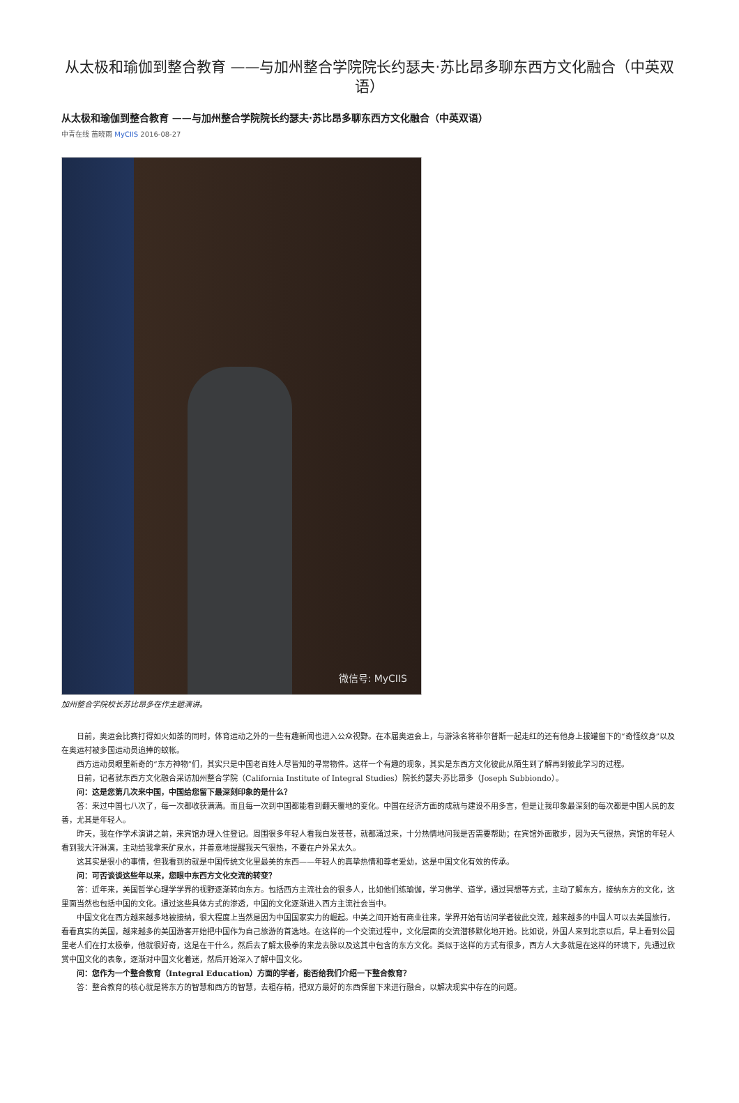从太极和瑜伽到整合教育 ——与加州整合学院院长约瑟夫·苏比昂多聊东西方文化融合（中英双语）
从太极和瑜伽到整合教育 ——与加州整合学院院长约瑟夫·苏比昂多聊东西方文化融合（中英双语）
中青在线 苗晓雨 MyCIIS 2016-08-27
微信号: MyCIIS
加州整合学院校长苏比昂多在作主题演讲。
日前，奥运会比赛打得如火如荼的同时，体育运动之外的一些有趣新闻也进入公众视野。在本届奥运会上，与游泳名将菲尔普斯一起走红的还有他身上拔罐留下的“奇怪纹身”以及在奥运村被多国运动员追捧的蚊帐。
西方运动员眼里新奇的“东方神物”们，其实只是中国老百姓人尽皆知的寻常物件。这样一个有趣的现象，其实是东西方文化彼此从陌生到了解再到彼此学习的过程。
日前，记者就东西方文化融合采访加州整合学院（California Institute of Integral Studies）院长约瑟夫·苏比昂多（Joseph Subbiondo）。
问：这是您第几次来中国，中国给您留下最深刻印象的是什么？
答：来过中国七八次了，每一次都收获满满。而且每一次到中国都能看到翻天覆地的变化。中国在经济方面的成就与建设不用多言，但是让我印象最深刻的每次都是中国人民的友善，尤其是年轻人。
昨天，我在作学术演讲之前，来宾馆办理入住登记。周围很多年轻人看我白发苍苍，就都涌过来，十分热情地问我是否需要帮助；在宾馆外面散步，因为天气很热，宾馆的年轻人看到我大汗淋漓，主动给我拿来矿泉水，并善意地提醒我天气很热，不要在户外呆太久。
这其实是很小的事情，但我看到的就是中国传统文化里最美的东西——年轻人的真挚热情和尊老爱幼，这是中国文化有效的传承。
问：可否谈谈这些年以来，您眼中东西方文化交流的转变？
答：近年来，美国哲学心理学学界的视野逐渐转向东方。包括西方主流社会的很多人，比如他们练瑜伽，学习佛学、道学，通过冥想等方式，主动了解东方，接纳东方的文化，这里面当然也包括中国的文化。通过这些具体方式的渗透，中国的文化逐渐进入西方主流社会当中。
中国文化在西方越来越多地被接纳，很大程度上当然是因为中国国家实力的崛起。中美之间开始有商业往来，学界开始有访问学者彼此交流，越来越多的中国人可以去美国旅行，看看真实的美国，越来越多的美国游客开始把中国作为自己旅游的首选地。在这样的一个交流过程中，文化层面的交流潜移默化地开始。比如说，外国人来到北京以后，早上看到公园里老人们在打太极拳，他就很好奇，这是在干什么，然后去了解太极拳的来龙去脉以及这其中包含的东方文化。类似于这样的方式有很多，西方人大多就是在这样的环境下，先通过欣赏中国文化的表象，逐渐对中国文化着迷，然后开始深入了解中国文化。
问：您作为一个整合教育（Integral Education）方面的学者，能否给我们介绍一下整合教育？
答：整合教育的核心就是将东方的智慧和西方的智慧，去粗存精，把双方最好的东西保留下来进行融合，以解决现实中存在的问题。